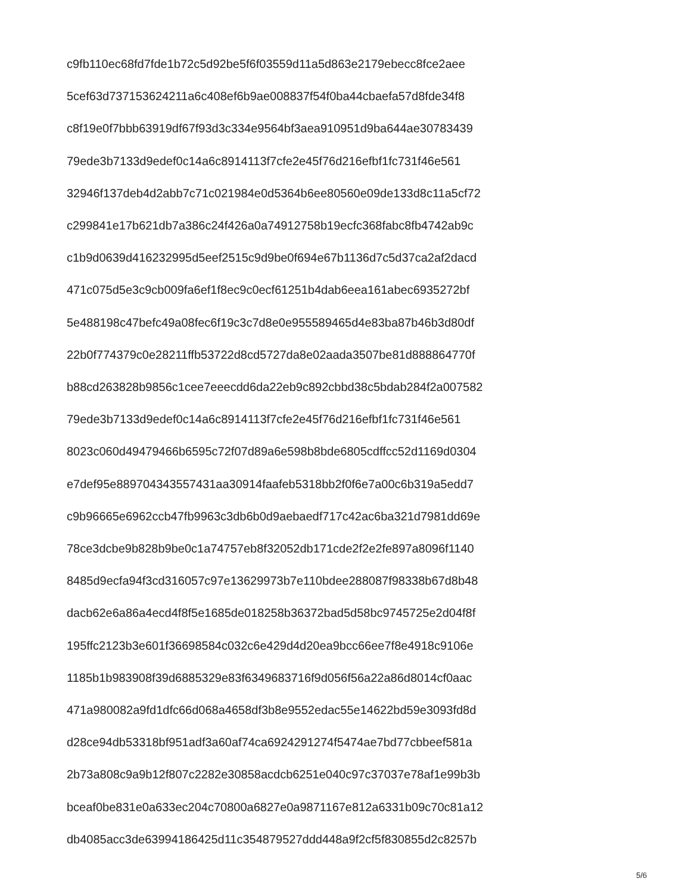c9fb110ec68fd7fde1b72c5d92be5f6f03559d11a5d863e2179ebecc8fce2aee
5cef63d737153624211a6c408ef6b9ae008837f54f0ba44cbaefa57d8fde34f8
c8f19e0f7bbb63919df67f93d3c334e9564bf3aea910951d9ba644ae30783439
79ede3b7133d9edef0c14a6c8914113f7cfe2e45f76d216efbf1fc731f46e561
32946f137deb4d2abb7c71c021984e0d5364b6ee80560e09de133d8c11a5cf72
c299841e17b621db7a386c24f426a0a74912758b19ecfc368fabc8fb4742ab9c
c1b9d0639d416232995d5eef2515c9d9be0f694e67b1136d7c5d37ca2af2dacd
471c075d5e3c9cb009fa6ef1f8ec9c0ecf61251b4dab6eea161abec6935272bf
5e488198c47befc49a08fec6f19c3c7d8e0e955589465d4e83ba87b46b3d80df
22b0f774379c0e28211ffb53722d8cd5727da8e02aada3507be81d888864770f
b88cd263828b9856c1cee7eeecdd6da22eb9c892cbbd38c5bdab284f2a007582
79ede3b7133d9edef0c14a6c8914113f7cfe2e45f76d216efbf1fc731f46e561
8023c060d49479466b6595c72f07d89a6e598b8bde6805cdffcc52d1169d0304
e7def95e889704343557431aa30914faafeb5318bb2f0f6e7a00c6b319a5edd7
c9b96665e6962ccb47fb9963c3db6b0d9aebaedf717c42ac6ba321d7981dd69e
78ce3dcbe9b828b9be0c1a74757eb8f32052db171cde2f2e2fe897a8096f1140
8485d9ecfa94f3cd316057c97e13629973b7e110bdee288087f98338b67d8b48
dacb62e6a86a4ecd4f8f5e1685de018258b36372bad5d58bc9745725e2d04f8f
195ffc2123b3e601f36698584c032c6e429d4d20ea9bcc66ee7f8e4918c9106e
1185b1b983908f39d6885329e83f6349683716f9d056f56a22a86d8014cf0aac
471a980082a9fd1dfc66d068a4658df3b8e9552edac55e14622bd59e3093fd8d
d28ce94db53318bf951adf3a60af74ca6924291274f5474ae7bd77cbbeef581a
2b73a808c9a9b12f807c2282e30858acdcb6251e040c97c37037e78af1e99b3b
bceaf0be831e0a633ec204c70800a6827e0a9871167e812a6331b09c70c81a12
db4085acc3de63994186425d11c354879527ddd448a9f2cf5f830855d2c8257b
5/6